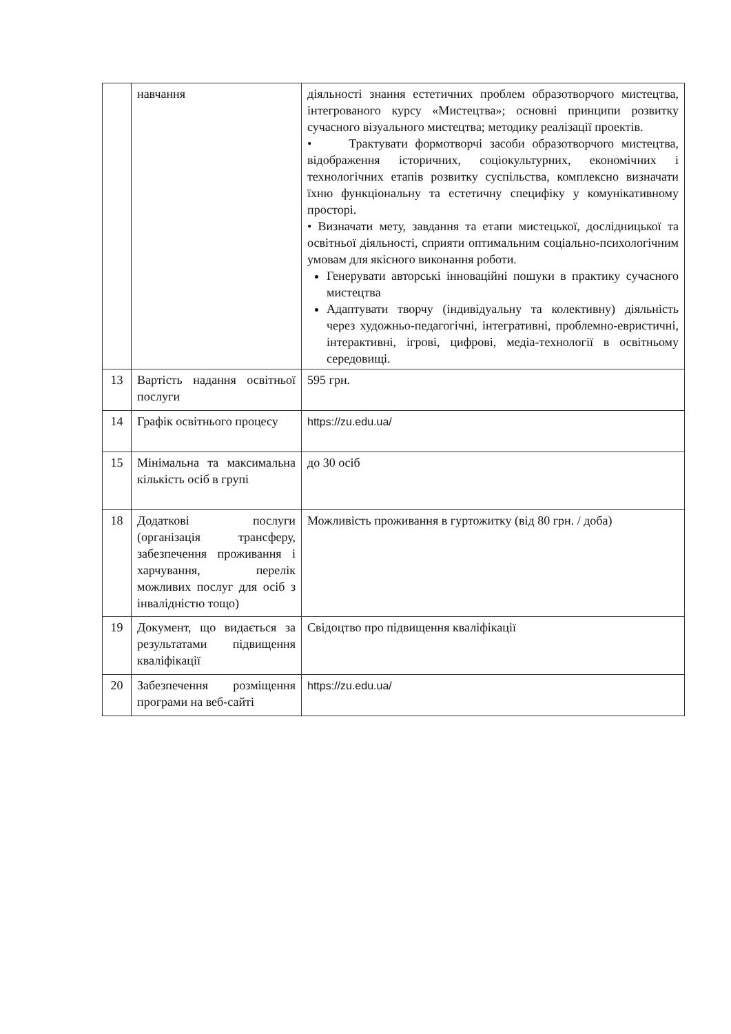| | навчання | діяльності знання естетичних проблем образотворчого мистецтва, інтегрованого курсу «Мистецтва»; основні принципи розвитку сучасного візуального мистецтва; методику реалізації проектів. • Трактувати формотворчі засоби образотворчого мистецтва, відображення історичних, соціокультурних, економічних і технологічних етапів розвитку суспільства, комплексно визначати їхню функціональну та естетичну специфіку у комунікативному просторі. • Визначати мету, завдання та етапи мистецької, дослідницької та освітньої діяльності, сприяти оптимальним соціально-психологічним умовам для якісного виконання роботи. Генерувати авторські інноваційні пошуки в практику сучасного мистецтва Адаптувати творчу (індивідуальну та колективну) діяльність через художньо-педагогічні, інтегративні, проблемно-евристичні, інтерактивні, ігрові, цифрові, медіа-технології в освітньому середовищі. |
| 13 | Вартість надання освітньої послуги | 595 грн. |
| 14 | Графік освітнього процесу | https://zu.edu.ua/ |
| 15 | Мінімальна та максимальна кількість осіб в групі | до 30 осіб |
| 18 | Додаткові послуги (організація трансферу, забезпечення проживання і харчування, перелік можливих послуг для осіб з інвалідністю тощо) | Можливість проживання в гуртожитку (від 80 грн. / доба) |
| 19 | Документ, що видається за результатами підвищення кваліфікації | Свідоцтво про підвищення кваліфікації |
| 20 | Забезпечення розміщення програми на веб-сайті | https://zu.edu.ua/ |